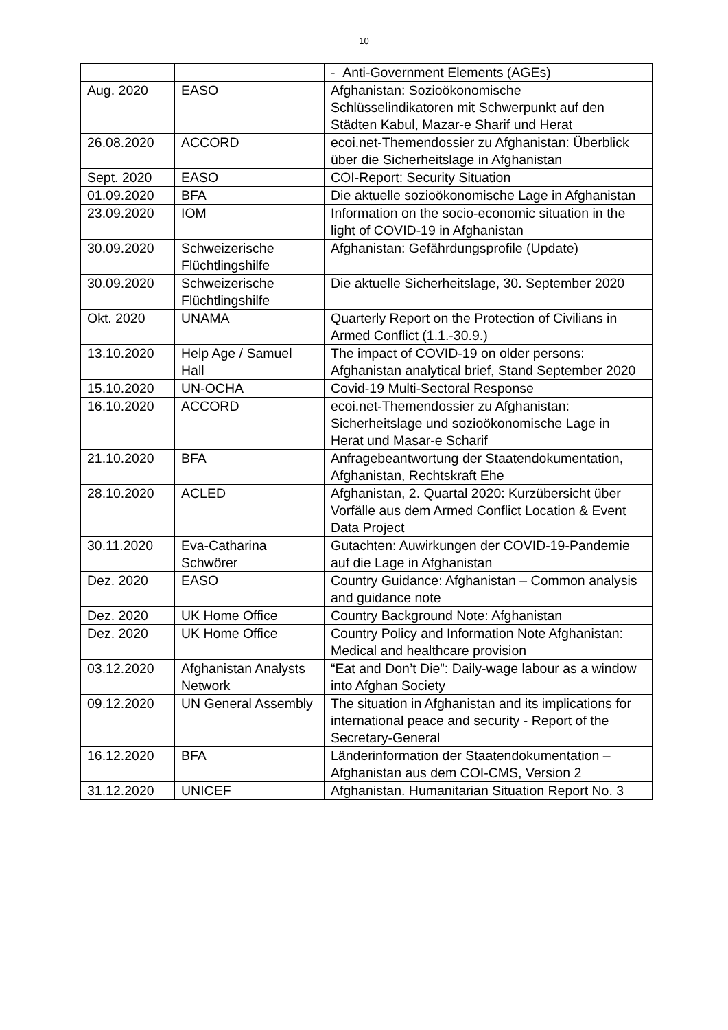10
| | | - Anti-Government Elements (AGEs) |
| Aug. 2020 | EASO | Afghanistan: Sozioökonomische Schlüsselindikatoren mit Schwerpunkt auf den Städten Kabul, Mazar-e Sharif und Herat |
| 26.08.2020 | ACCORD | ecoi.net-Themendossier zu Afghanistan: Überblick über die Sicherheitslage in Afghanistan |
| Sept. 2020 | EASO | COI-Report: Security Situation |
| 01.09.2020 | BFA | Die aktuelle sozioökonomische Lage in Afghanistan |
| 23.09.2020 | IOM | Information on the socio-economic situation in the light of COVID-19 in Afghanistan |
| 30.09.2020 | Schweizerische Flüchtlingshilfe | Afghanistan: Gefährdungsprofile (Update) |
| 30.09.2020 | Schweizerische Flüchtlingshilfe | Die aktuelle Sicherheitslage, 30. September 2020 |
| Okt. 2020 | UNAMA | Quarterly Report on the Protection of Civilians in Armed Conflict (1.1.-30.9.) |
| 13.10.2020 | Help Age / Samuel Hall | The impact of COVID-19 on older persons: Afghanistan analytical brief, Stand September 2020 |
| 15.10.2020 | UN-OCHA | Covid-19 Multi-Sectoral Response |
| 16.10.2020 | ACCORD | ecoi.net-Themendossier zu Afghanistan: Sicherheitslage und sozioökonomische Lage in Herat und Masar-e Scharif |
| 21.10.2020 | BFA | Anfragebeantwortung der Staatendokumentation, Afghanistan, Rechtskraft Ehe |
| 28.10.2020 | ACLED | Afghanistan, 2. Quartal 2020: Kurzübersicht über Vorfälle aus dem Armed Conflict Location & Event Data Project |
| 30.11.2020 | Eva-Catharina Schwörer | Gutachten: Auwirkungen der COVID-19-Pandemie auf die Lage in Afghanistan |
| Dez. 2020 | EASO | Country Guidance: Afghanistan – Common analysis and guidance note |
| Dez. 2020 | UK Home Office | Country Background Note: Afghanistan |
| Dez. 2020 | UK Home Office | Country Policy and Information Note Afghanistan: Medical and healthcare provision |
| 03.12.2020 | Afghanistan Analysts Network | “Eat and Don’t Die”: Daily-wage labour as a window into Afghan Society |
| 09.12.2020 | UN General Assembly | The situation in Afghanistan and its implications for international peace and security - Report of the Secretary-General |
| 16.12.2020 | BFA | Länderinformation der Staatendokumentation – Afghanistan aus dem COI-CMS, Version 2 |
| 31.12.2020 | UNICEF | Afghanistan. Humanitarian Situation Report No. 3 |